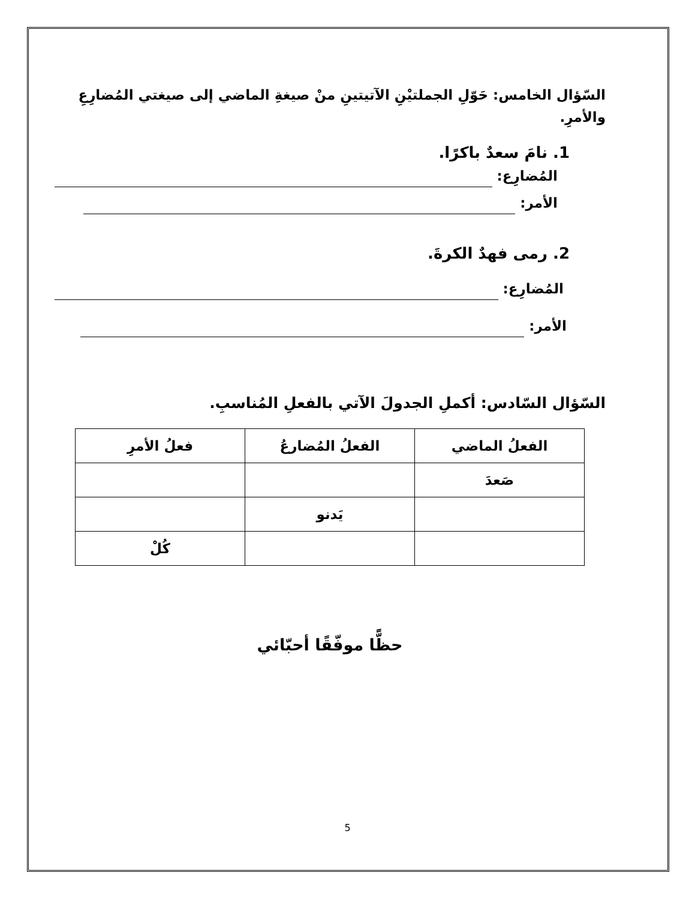السّؤال الخامس: حَوّلِ الجملتيْنِ الآتيتينِ منْ صيغةِ الماضي إلى صيغتي المُضارِعِ والأمرِ.
1. نامَ سعدٌ باكرًا.
المُضارِع:
الأمر:
2. رمى فهدٌ الكرةَ.
المُضارِع:
الأمر:
السّؤال السّادس: أكملِ الجدولَ الآتي بالفعلِ المُناسبِ.
| الفعلُ الماضي | الفعلُ المُضارعُ | فعلُ الأمرِ |
| --- | --- | --- |
| صَعدَ | | |
| | يَدنو | |
| | | كُلْ |
حظًّا موفّقًا أحبّائي
5